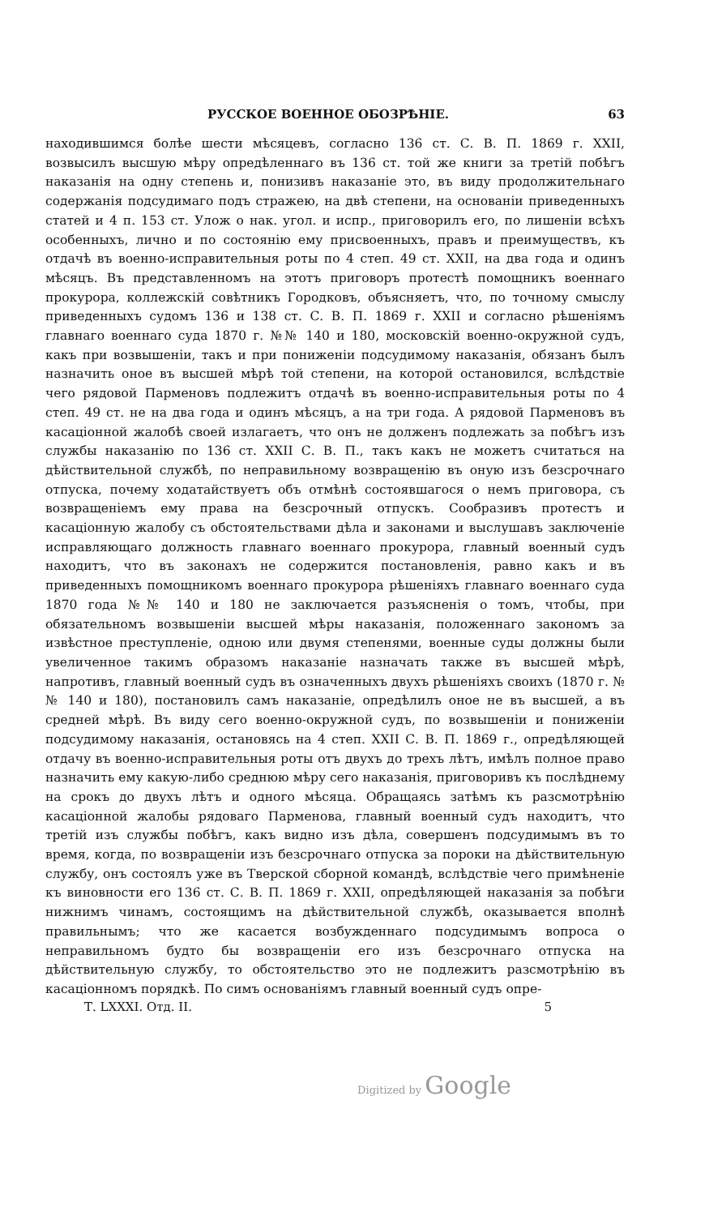РУССКОЕ ВОЕННОЕ ОБОЗРѢНІЕ. 63
находившимся болѣе шести мѣсяцевъ, согласно 136 ст. С. В. П. 1869 г. XXII, возвысилъ высшую мѣру опредѣленнаго въ 136 ст. той же книги за третій побѣгъ наказанія на одну степень и, понизивъ наказаніе это, въ виду продолжительнаго содержанія подсудимаго подъ стражею, на двѣ степени, на основаніи приведенныхъ статей и 4 п. 153 ст. Улож о нак. угол. и испр., приговорилъ его, по лишеніи всѣхъ особенныхъ, лично и по состоянію ему присвоенныхъ, правъ и преимуществъ, къ отдачѣ въ военно-исправительныя роты по 4 степ. 49 ст. XXII, на два года и одинъ мѣсяцъ. Въ представленномъ на этотъ приговоръ протестѣ помощникъ военнаго прокурора, коллежскій совѣтникъ Городковъ, объясняетъ, что, по точному смыслу приведенныхъ судомъ 136 и 138 ст. С. В. П. 1869 г. XXII и согласно рѣшеніямъ главнаго военнаго суда 1870 г. №№ 140 и 180, московскій военно-окружной судъ, какъ при возвышеніи, такъ и при пониженіи подсудимому наказанія, обязанъ былъ назначить оное въ высшей мѣрѣ той степени, на которой остановился, вслѣдствіе чего рядовой Парменовъ подлежитъ отдачѣ въ военно-исправительныя роты по 4 степ. 49 ст. не на два года и одинъ мѣсяцъ, а на три года. А рядовой Парменовъ въ касаціонной жалобѣ своей излагаетъ, что онъ не долженъ подлежать за побѣгъ изъ службы наказанію по 136 ст. XXII С. В. П., такъ какъ не можетъ считаться на дѣйствительной службѣ, по неправильному возвращенію въ оную изъ безсрочнаго отпуска, почему ходатайствуетъ объ отмѣнѣ состоявшагося о немъ приговора, съ возвращеніемъ ему права на безсрочный отпускъ. Сообразивъ протестъ и касаціонную жалобу съ обстоятельствами дѣла и законами и выслушавъ заключеніе исправляющаго должность главнаго военнаго прокурора, главный военный судъ находитъ, что въ законахъ не содержится постановленія, равно какъ и въ приведенныхъ помощникомъ военнаго прокурора рѣшеніяхъ главнаго военнаго суда 1870 года №№ 140 и 180 не заключается разъясненія о томъ, чтобы, при обязательномъ возвышеніи высшей мѣры наказанія, положеннаго закономъ за извѣстное преступленіе, одною или двумя степенями, военные суды должны были увеличенное такимъ образомъ наказаніе назначать также въ высшей мѣрѣ, напротивъ, главный военный судъ въ означенныхъ двухъ рѣшеніяхъ своихъ (1870 г. №№ 140 и 180), постановилъ самъ наказаніе, опредѣлилъ оное не въ высшей, а въ средней мѣрѣ. Въ виду сего военно-окружной судъ, по возвышеніи и пониженіи подсудимому наказанія, остановясь на 4 степ. XXII С. В. П. 1869 г., опредѣляющей отдачу въ военно-исправительныя роты отъ двухъ до трехъ лѣтъ, имѣлъ полное право назначить ему какую-либо среднюю мѣру сего наказанія, приговоривъ къ послѣднему на срокъ до двухъ лѣтъ и одного мѣсяца. Обращаясь затѣмъ къ разсмотрѣнію касаціонной жалобы рядоваго Парменова, главный военный судъ находитъ, что третій изъ службы побѣгъ, какъ видно изъ дѣла, совершенъ подсудимымъ въ то время, когда, по возвращеніи изъ безсрочнаго отпуска за пороки на дѣйствительную службу, онъ состоялъ уже въ Тверской сборной командѣ, вслѣдствіе чего примѣненіе къ виновности его 136 ст. С. В. П. 1869 г. XXII, опредѣляющей наказанія за побѣги нижнимъ чинамъ, состоящимъ на дѣйствительной службѣ, оказывается вполнѣ правильнымъ; что же касается возбужденнаго подсудимымъ вопроса о неправильномъ будто бы возвращеніи его изъ безсрочнаго отпуска на дѣйствительную службу, то обстоятельство это не подлежитъ разсмотрѣнію въ касаціонномъ порядкѣ. По симъ основаніямъ главный военный судъ опре-
Т. LXXXI. Отд. II. 5
Digitized by Google